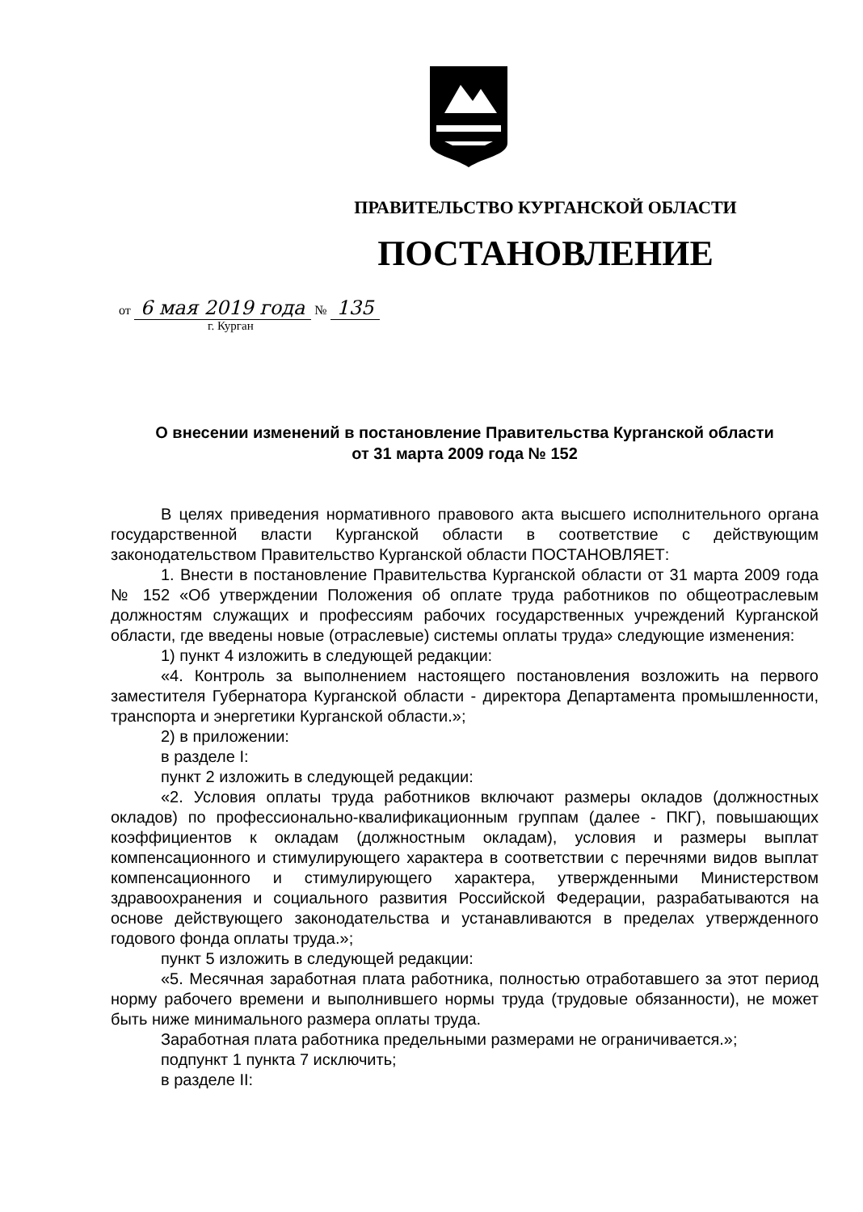ПРАВИТЕЛЬСТВО КУРГАНСКОЙ ОБЛАСТИ
ПОСТАНОВЛЕНИЕ
от 6 мая 2019 года № 135
г. Курган
О внесении изменений в постановление Правительства Курганской области
от 31 марта 2009 года № 152
В целях приведения нормативного правового акта высшего исполнительного органа государственной власти Курганской области в соответствие с действующим законодательством Правительство Курганской области ПОСТАНОВЛЯЕТ:
1. Внести в постановление Правительства Курганской области от 31 марта 2009 года № 152 «Об утверждении Положения об оплате труда работников по общеотраслевым должностям служащих и профессиям рабочих государственных учреждений Курганской области, где введены новые (отраслевые) системы оплаты труда» следующие изменения:
1) пункт 4 изложить в следующей редакции:
«4. Контроль за выполнением настоящего постановления возложить на первого заместителя Губернатора Курганской области - директора Департамента промышленности, транспорта и энергетики Курганской области.»;
2) в приложении:
в разделе I:
пункт 2 изложить в следующей редакции:
«2. Условия оплаты труда работников включают размеры окладов (должностных окладов) по профессионально-квалификационным группам (далее - ПКГ), повышающих коэффициентов к окладам (должностным окладам), условия и размеры выплат компенсационного и стимулирующего характера в соответствии с перечнями видов выплат компенсационного и стимулирующего характера, утвержденными Министерством здравоохранения и социального развития Российской Федерации, разрабатываются на основе действующего законодательства и устанавливаются в пределах утвержденного годового фонда оплаты труда.»;
пункт 5 изложить в следующей редакции:
«5. Месячная заработная плата работника, полностью отработавшего за этот период норму рабочего времени и выполнившего нормы труда (трудовые обязанности), не может быть ниже минимального размера оплаты труда.
Заработная плата работника предельными размерами не ограничивается.»;
подпункт 1 пункта 7 исключить;
в разделе II: